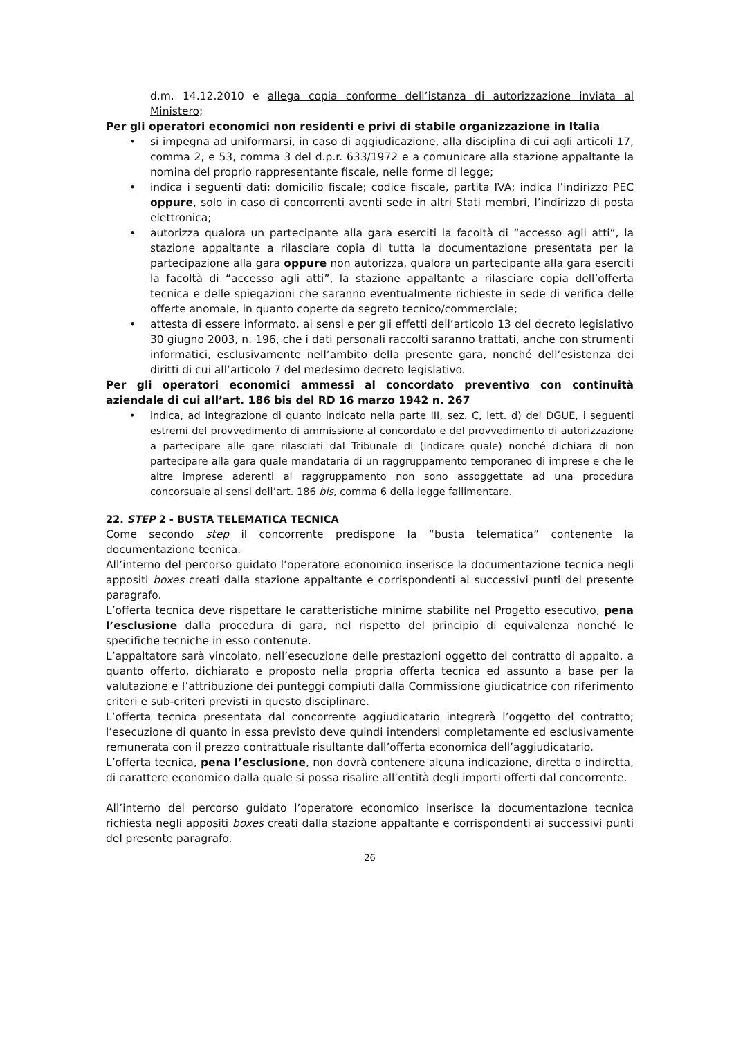d.m. 14.12.2010 e allega copia conforme dell’istanza di autorizzazione inviata al Ministero;
Per gli operatori economici non residenti e privi di stabile organizzazione in Italia
• si impegna ad uniformarsi, in caso di aggiudicazione, alla disciplina di cui agli articoli 17, comma 2, e 53, comma 3 del d.p.r. 633/1972 e a comunicare alla stazione appaltante la nomina del proprio rappresentante fiscale, nelle forme di legge;
• indica i seguenti dati: domicilio fiscale; codice fiscale, partita IVA; indica l’indirizzo PEC oppure, solo in caso di concorrenti aventi sede in altri Stati membri, l’indirizzo di posta elettronica;
• autorizza qualora un partecipante alla gara eserciti la facoltà di “accesso agli atti”, la stazione appaltante a rilasciare copia di tutta la documentazione presentata per la partecipazione alla gara oppure non autorizza, qualora un partecipante alla gara eserciti la facoltà di “accesso agli atti”, la stazione appaltante a rilasciare copia dell’offerta tecnica e delle spiegazioni che saranno eventualmente richieste in sede di verifica delle offerte anomale, in quanto coperte da segreto tecnico/commerciale;
• attesta di essere informato, ai sensi e per gli effetti dell’articolo 13 del decreto legislativo 30 giugno 2003, n. 196, che i dati personali raccolti saranno trattati, anche con strumenti informatici, esclusivamente nell’ambito della presente gara, nonché dell’esistenza dei diritti di cui all’articolo 7 del medesimo decreto legislativo.
Per gli operatori economici ammessi al concordato preventivo con continuità aziendale di cui all’art. 186 bis del RD 16 marzo 1942 n. 267
• indica, ad integrazione di quanto indicato nella parte III, sez. C, lett. d) del DGUE, i seguenti estremi del provvedimento di ammissione al concordato e del provvedimento di autorizzazione a partecipare alle gare rilasciati dal Tribunale di (indicare quale) nonché dichiara di non partecipare alla gara quale mandataria di un raggruppamento temporaneo di imprese e che le altre imprese aderenti al raggruppamento non sono assoggettate ad una procedura concorsuale ai sensi dell’art. 186 bis, comma 6 della legge fallimentare.
22. STEP 2 - BUSTA TELEMATICA TECNICA
Come secondo step il concorrente predispone la “busta telematica” contenente la documentazione tecnica.
All’interno del percorso guidato l’operatore economico inserisce la documentazione tecnica negli appositi boxes creati dalla stazione appaltante e corrispondenti ai successivi punti del presente paragrafo.
L’offerta tecnica deve rispettare le caratteristiche minime stabilite nel Progetto esecutivo, pena l’esclusione dalla procedura di gara, nel rispetto del principio di equivalenza nonché le specifiche tecniche in esso contenute.
L’appaltatore sarà vincolato, nell’esecuzione delle prestazioni oggetto del contratto di appalto, a quanto offerto, dichiarato e proposto nella propria offerta tecnica ed assunto a base per la valutazione e l’attribuzione dei punteggi compiuti dalla Commissione giudicatrice con riferimento criteri e sub-criteri previsti in questo disciplinare.
L’offerta tecnica presentata dal concorrente aggiudicatario integrerà l’oggetto del contratto; l’esecuzione di quanto in essa previsto deve quindi intendersi completamente ed esclusivamente remunerata con il prezzo contrattuale risultante dall’offerta economica dell’aggiudicatario.
L’offerta tecnica, pena l’esclusione, non dovrà contenere alcuna indicazione, diretta o indiretta, di carattere economico dalla quale si possa risalire all’entità degli importi offerti dal concorrente.
All’interno del percorso guidato l’operatore economico inserisce la documentazione tecnica richiesta negli appositi boxes creati dalla stazione appaltante e corrispondenti ai successivi punti del presente paragrafo.
26